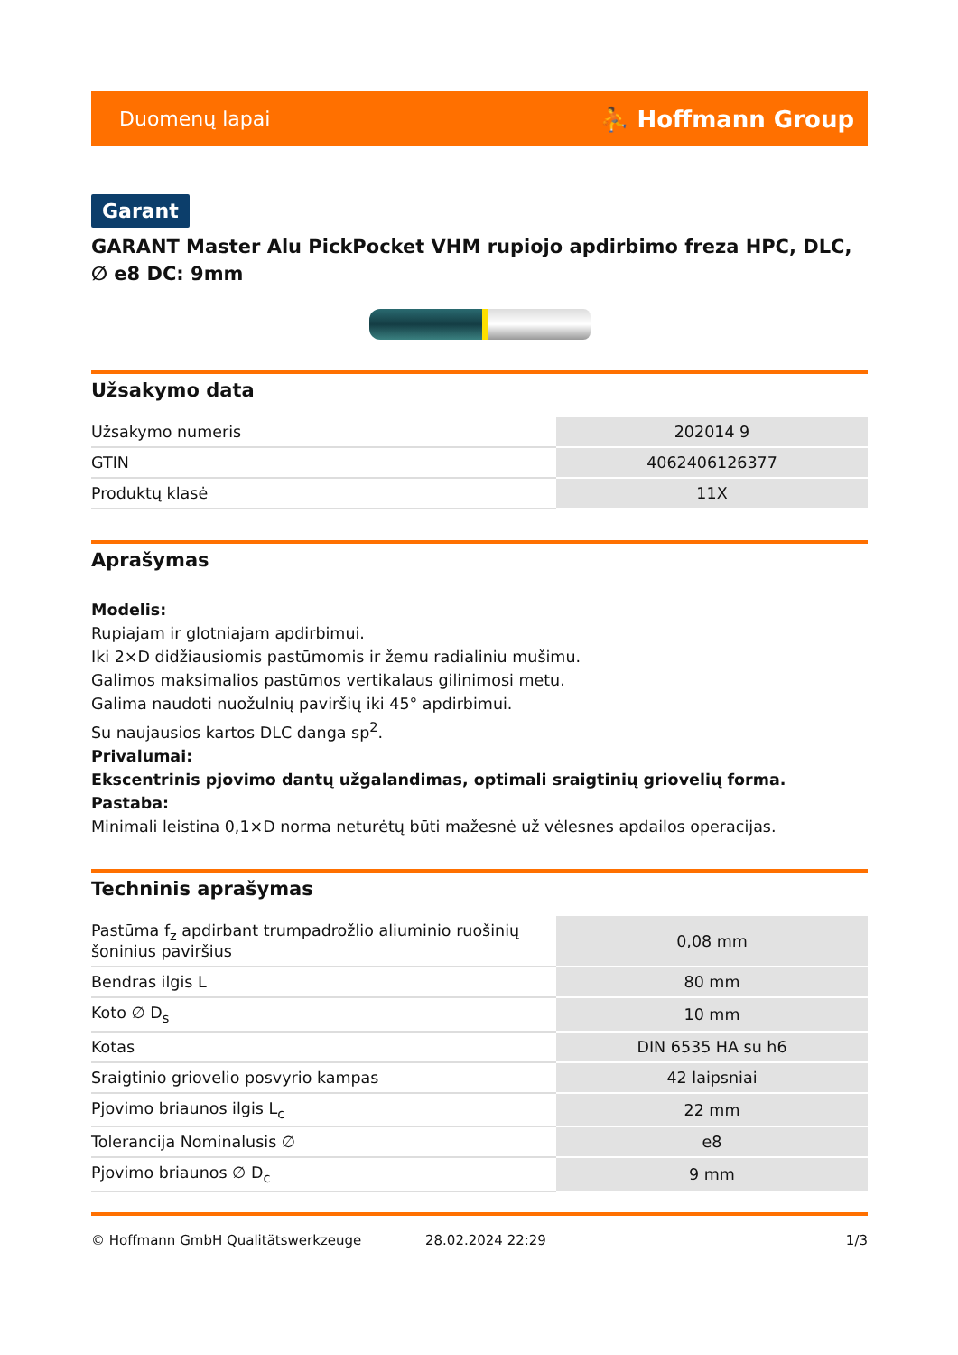Duomenų lapai ⛹ Hoffmann Group
Garant
GARANT Master Alu PickPocket VHM rupiojo apdirbimo freza HPC, DLC, ∅ e8 DC: 9mm
Užsakymo data
| Užsakymo numeris | 202014 9 |
| GTIN | 4062406126377 |
| Produktų klasė | 11X |
Aprašymas
Modelis:
Rupiajam ir glotniajam apdirbimui.
Iki 2×D didžiausiomis pastūmomis ir žemu radialiniu mušimu.
Galimos maksimalios pastūmos vertikalaus gilinimosi metu.
Galima naudoti nuožulnių paviršių iki 45° apdirbimui.
Su naujausios kartos DLC danga sp<sup>2</sup>.
Privalumai:
Ekscentrinis pjovimo dantų užgalandimas, optimali sraigtinių griovelių forma.
Pastaba:
Minimali leistina 0,1×D norma neturėtų būti mažesnė už vėlesnes apdailos operacijas.
Techninis aprašymas
| Pastūma f<sub>z</sub> apdirbant trumpadrožlio aliuminio ruošinių šoninius paviršius | 0,08 mm |
| Bendras ilgis L | 80 mm |
| Koto ∅ D<sub>s</sub> | 10 mm |
| Kotas | DIN 6535 HA su h6 |
| Sraigtinio griovelio posvyrio kampas | 42 laipsniai |
| Pjovimo briaunos ilgis L<sub>c</sub> | 22 mm |
| Tolerancija Nominalusis ∅ | e8 |
| Pjovimo briaunos ∅ D<sub>c</sub> | 9 mm |
© Hoffmann GmbH Qualitätswerkzeuge 28.02.2024 22:29 1/3